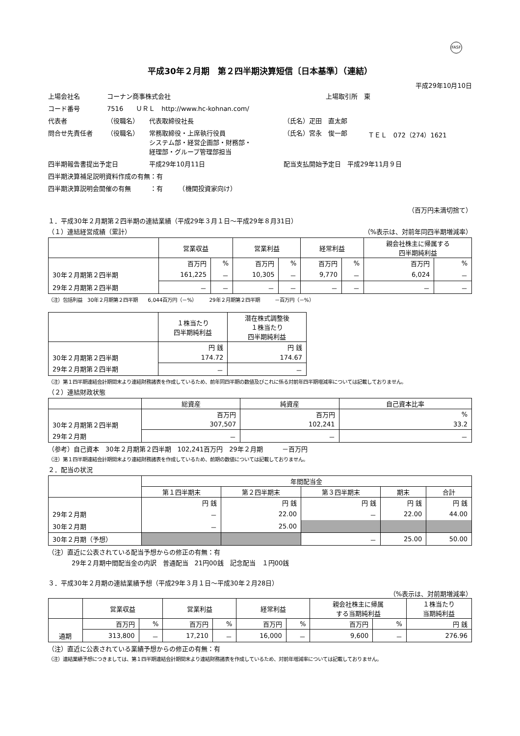FASF
平成30年２月期　第２四半期決算短信〔日本基準〕（連結）
平成29年10月10日
| 上場会社名 | コーナン商事株式会社 | | | 上場取引所 東 | |
| コード番号 | 7516 ＵＲＬ http://www.hc-kohnan.com/ | | | | |
| 代表者 | （役職名） | 代表取締役社長 | （氏名）疋田 直太郎 | | |
| 問合せ先責任者 | （役職名） | 常務取締役・上席執行役員 システム部・経営企画部・財務部・ 経理部・グループ管理部担当 | （氏名）宮永 俊一郎 | | ＴＥＬ 072（274）1621 |
| 四半期報告書提出予定日 | | 平成29年10月11日 | 配当支払開始予定日 平成29年11月９日 | | |
| 四半期決算補足説明資料作成の有無：有 | | | | | |
| 四半期決算説明会開催の有無 ：有 （機関投資家向け） | | | | | |
（百万円未満切捨て）
１．平成30年２月期第２四半期の連結業績（平成29年３月１日～平成29年８月31日）
（１）連結経営成績（累計） （%表示は、対前年同四半期増減率）
| | 営業収益 | | 営業利益 | | 経常利益 | | 親会社株主に帰属する 四半期純利益 | |
| --- | --- | --- | --- | --- | --- | --- | --- | --- |
| | 百万円 | % | 百万円 | % | 百万円 | % | 百万円 | % |
| 30年２月期第２四半期 | 161,225 | － | 10,305 | － | 9,770 | － | 6,024 | － |
| 29年２月期第２四半期 | － | － | － | － | － | － | － | － |
（注）包括利益　30年２月期第２四半期　　6,044百万円（－%）　　　29年２月期第２四半期　　　－百万円（－%）
| | １株当たり 四半期純利益 | 潜在株式調整後 １株当たり 四半期純利益 |
| --- | --- | --- |
| | 円 銭 | 円 銭 |
| 30年２月期第２四半期 | 174.72 | 174.67 |
| 29年２月期第２四半期 | － | － |
（注）第１四半期連結会計期間末より連結財務諸表を作成しているため、前年同四半期の数値及びこれに係る対前年四半期増減率については記載しておりません。
（２）連結財政状態
| | 総資産 | 純資産 | 自己資本比率 |
| --- | --- | --- | --- |
| | 百万円 | 百万円 | % |
| 30年２月期第２四半期 | 307,507 | 102,241 | 33.2 |
| 29年２月期 | － | － | － |
（参考）自己資本　30年２月期第２四半期　102,241百万円　29年２月期　　　－百万円
（注）第１四半期連結会計期間末より連結財務諸表を作成しているため、前期の数値については記載しておりません。
２．配当の状況
| | 年間配当金 | | | | |
| --- | --- | --- | --- | --- | --- |
| | 第１四半期末 | 第２四半期末 | 第３四半期末 | 期末 | 合計 |
| | 円 銭 | 円 銭 | 円 銭 | 円 銭 | 円 銭 |
| 29年２月期 | － | 22.00 | － | 22.00 | 44.00 |
| 30年２月期 | － | 25.00 | | | |
| 30年２月期（予想） | | | － | 25.00 | 50.00 |
（注）直近に公表されている配当予想からの修正の有無：有
29年２月期中間配当金の内訳　普通配当　21円00銭　記念配当　１円00銭
３．平成30年２月期の連結業績予想（平成29年３月１日～平成30年２月28日）
（%表示は、対前期増減率）
| | 営業収益 | | 営業利益 | | 経常利益 | | 親会社株主に帰属 する当期純利益 | | １株当たり 当期純利益 |
| --- | --- | --- | --- | --- | --- | --- | --- | --- | --- |
| | 百万円 | % | 百万円 | % | 百万円 | % | 百万円 | % | 円 銭 |
| 通期 | 313,800 | － | 17,210 | － | 16,000 | － | 9,600 | － | 276.96 |
（注）直近に公表されている業績予想からの修正の有無：有
（注）連結業績予想につきましては、第１四半期連結会計期間末より連結財務諸表を作成しているため、対前年増減率については記載しておりません。